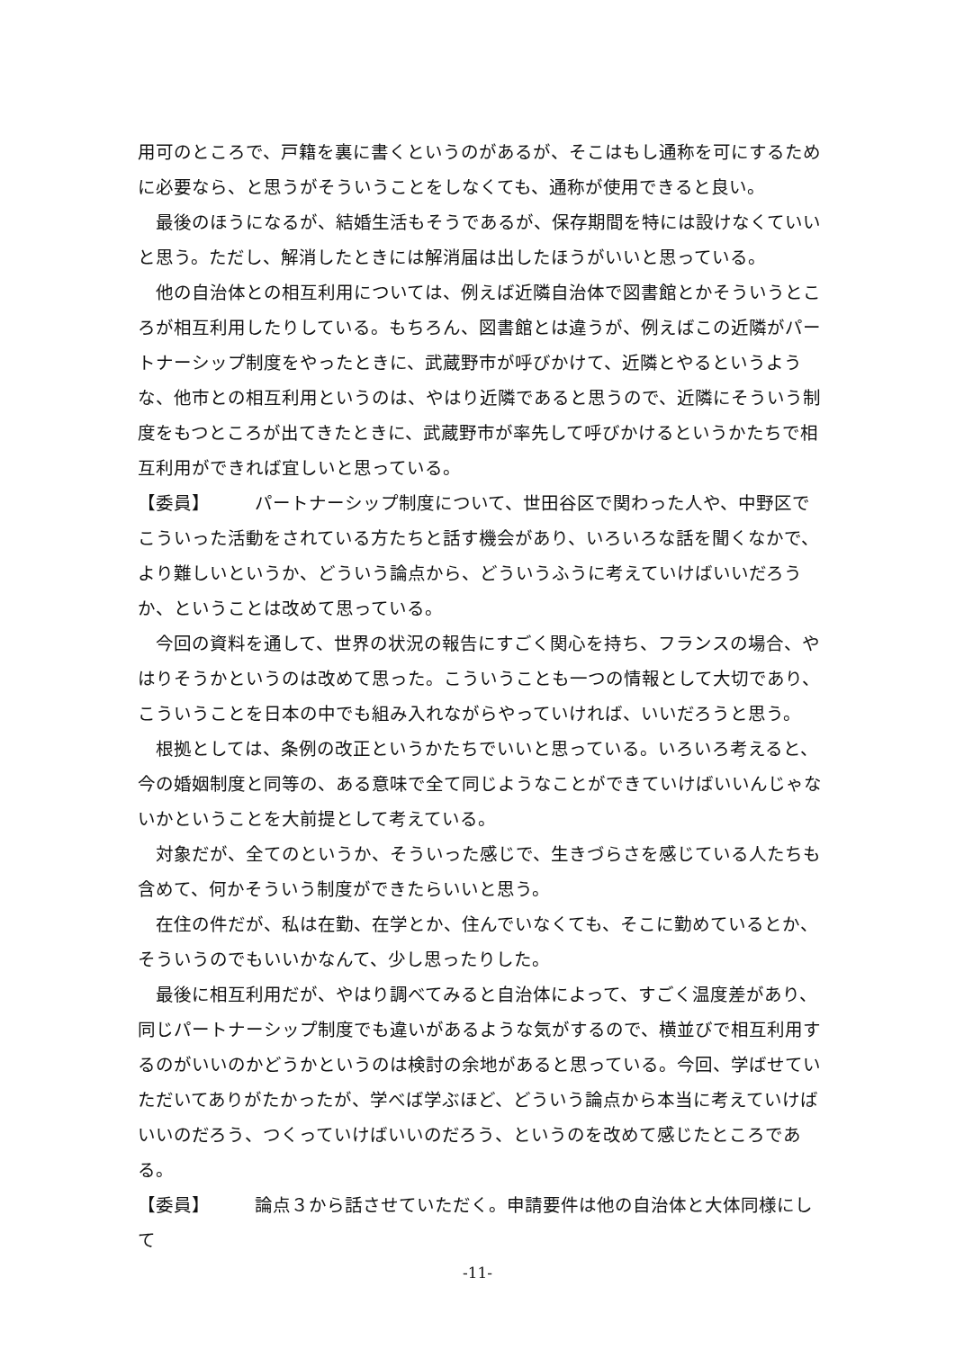用可のところで、戸籍を裏に書くというのがあるが、そこはもし通称を可にするために必要なら、と思うがそういうことをしなくても、通称が使用できると良い。
最後のほうになるが、結婚生活もそうであるが、保存期間を特には設けなくていいと思う。ただし、解消したときには解消届は出したほうがいいと思っている。
他の自治体との相互利用については、例えば近隣自治体で図書館とかそういうところが相互利用したりしている。もちろん、図書館とは違うが、例えばこの近隣がパートナーシップ制度をやったときに、武蔵野市が呼びかけて、近隣とやるというような、他市との相互利用というのは、やはり近隣であると思うので、近隣にそういう制度をもつところが出てきたときに、武蔵野市が率先して呼びかけるというかたちで相互利用ができれば宜しいと思っている。
【委員】 パートナーシップ制度について、世田谷区で関わった人や、中野区でこういった活動をされている方たちと話す機会があり、いろいろな話を聞くなかで、より難しいというか、どういう論点から、どういうふうに考えていけばいいだろうか、ということは改めて思っている。
今回の資料を通して、世界の状況の報告にすごく関心を持ち、フランスの場合、やはりそうかというのは改めて思った。こういうことも一つの情報として大切であり、こういうことを日本の中でも組み入れながらやっていければ、いいだろうと思う。
根拠としては、条例の改正というかたちでいいと思っている。いろいろ考えると、今の婚姻制度と同等の、ある意味で全て同じようなことができていけばいいんじゃないかということを大前提として考えている。
対象だが、全てのというか、そういった感じで、生きづらさを感じている人たちも含めて、何かそういう制度ができたらいいと思う。
在住の件だが、私は在勤、在学とか、住んでいなくても、そこに勤めているとか、そういうのでもいいかなんて、少し思ったりした。
最後に相互利用だが、やはり調べてみると自治体によって、すごく温度差があり、同じパートナーシップ制度でも違いがあるような気がするので、横並びで相互利用するのがいいのかどうかというのは検討の余地があると思っている。今回、学ばせていただいてありがたかったが、学べば学ぶほど、どういう論点から本当に考えていけばいいのだろう、つくっていけばいいのだろう、というのを改めて感じたところである。
【委員】 論点３から話させていただく。申請要件は他の自治体と大体同様にして
-11-